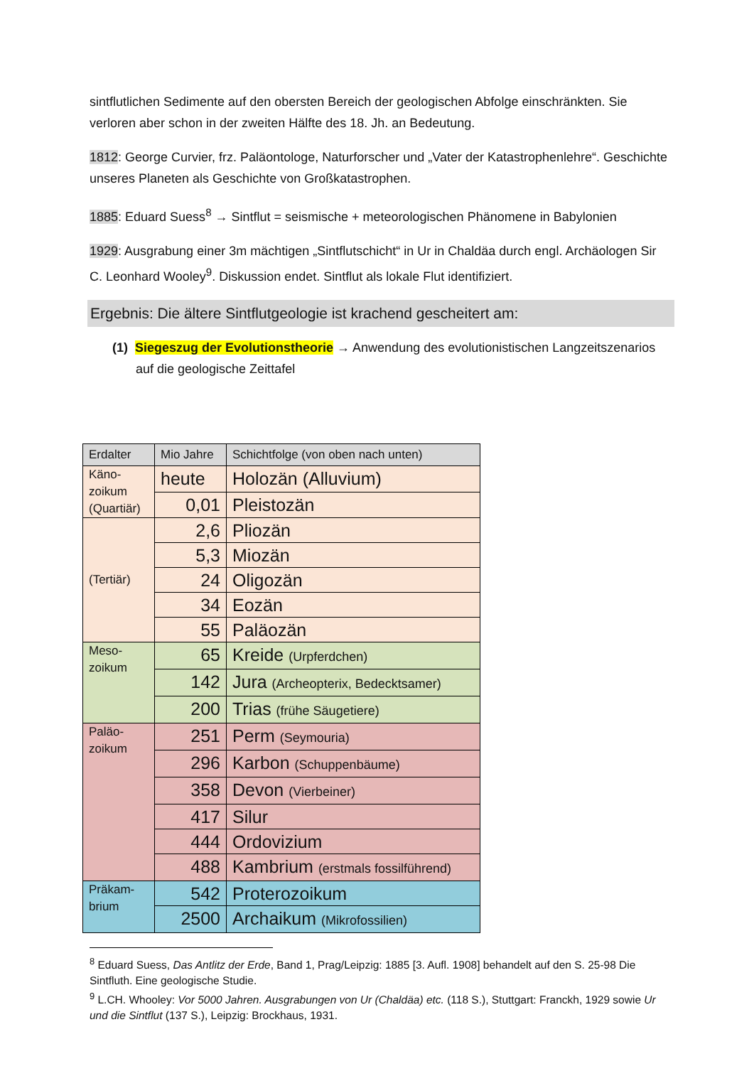sintflutlichen Sedimente auf den obersten Bereich der geologischen Abfolge einschränkten. Sie verloren aber schon in der zweiten Hälfte des 18. Jh. an Bedeutung.
1812: George Curvier, frz. Paläontologe, Naturforscher und „Vater der Katastrophenlehre“. Geschichte unseres Planeten als Geschichte von Großkatastrophen.
1885: Eduard Suess<sup>8</sup> → Sintflut = seismische + meteorologischen Phänomene in Babylonien
1929: Ausgrabung einer 3m mächtigen „Sintflutschicht“ in Ur in Chaldäa durch engl. Archäologen Sir C. Leonhard Wooley<sup>9</sup>. Diskussion endet. Sintflut als lokale Flut identifiziert.
Ergebnis: Die ältere Sintflutgeologie ist krachend gescheitert am:
(1) Siegeszug der Evolutionstheorie → Anwendung des evolutionistischen Langzeitszenarios auf die geologische Zeittafel
| Erdalter | Mio Jahre | Schichtfolge (von oben nach unten) |
| --- | --- | --- |
| Käno- zoikum (Quartiär) | heute | Holozän (Alluvium) |
| | 0,01 | Pleistozän |
| (Tertiär) | 2,6 | Pliozän |
| | 5,3 | Miozän |
| | 24 | Oligozän |
| | 34 | Eozän |
| | 55 | Paläozän |
| Meso- zoikum | 65 | Kreide (Urpferdchen) |
| | 142 | Jura (Archeopterix, Bedecktsamer) |
| | 200 | Trias (frühe Säugetiere) |
| Paläo- zoikum | 251 | Perm (Seymouria) |
| | 296 | Karbon (Schuppenbäume) |
| | 358 | Devon (Vierbeiner) |
| | 417 | Silur |
| | 444 | Ordovizium |
| | 488 | Kambrium (erstmals fossilführend) |
| Präkam- brium | 542 | Proterozoikum |
| | 2500 | Archaikum (Mikrofossilien) |
<sup>8</sup> Eduard Suess, Das Antlitz der Erde, Band 1, Prag/Leipzig: 1885 [3. Aufl. 1908] behandelt auf den S. 25-98 Die Sintfluth. Eine geologische Studie.
<sup>9</sup> L.CH. Whooley: Vor 5000 Jahren. Ausgrabungen von Ur (Chaldäa) etc. (118 S.), Stuttgart: Franckh, 1929 sowie Ur und die Sintflut (137 S.), Leipzig: Brockhaus, 1931.